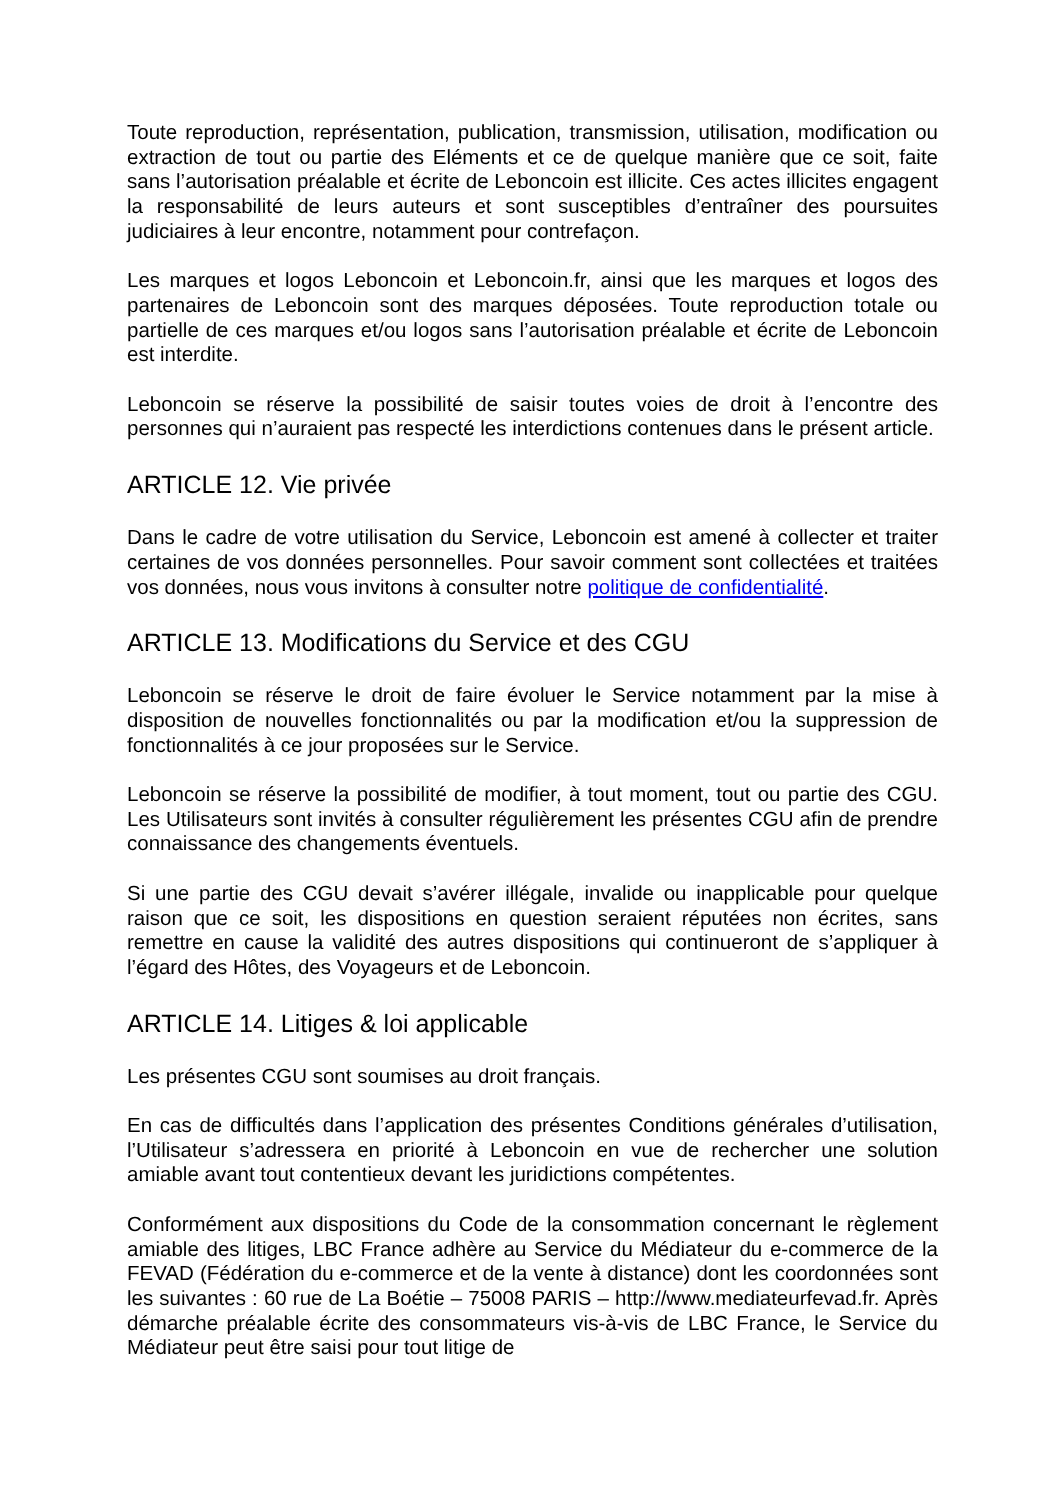Toute reproduction, représentation, publication, transmission, utilisation, modification ou extraction de tout ou partie des Eléments et ce de quelque manière que ce soit, faite sans l’autorisation préalable et écrite de Leboncoin est illicite. Ces actes illicites engagent la responsabilité de leurs auteurs et sont susceptibles d’entraîner des poursuites judiciaires à leur encontre, notamment pour contrefaçon.
Les marques et logos Leboncoin et Leboncoin.fr, ainsi que les marques et logos des partenaires de Leboncoin sont des marques déposées. Toute reproduction totale ou partielle de ces marques et/ou logos sans l’autorisation préalable et écrite de Leboncoin est interdite.
Leboncoin se réserve la possibilité de saisir toutes voies de droit à l’encontre des personnes qui n’auraient pas respecté les interdictions contenues dans le présent article.
ARTICLE 12. Vie privée
Dans le cadre de votre utilisation du Service, Leboncoin est amené à collecter et traiter certaines de vos données personnelles. Pour savoir comment sont collectées et traitées vos données, nous vous invitons à consulter notre politique de confidentialité.
ARTICLE 13. Modifications du Service et des CGU
Leboncoin se réserve le droit de faire évoluer le Service notamment par la mise à disposition de nouvelles fonctionnalités ou par la modification et/ou la suppression de fonctionnalités à ce jour proposées sur le Service.
Leboncoin se réserve la possibilité de modifier, à tout moment, tout ou partie des CGU. Les Utilisateurs sont invités à consulter régulièrement les présentes CGU afin de prendre connaissance des changements éventuels.
Si une partie des CGU devait s’avérer illégale, invalide ou inapplicable pour quelque raison que ce soit, les dispositions en question seraient réputées non écrites, sans remettre en cause la validité des autres dispositions qui continueront de s’appliquer à l’égard des Hôtes, des Voyageurs et de Leboncoin.
ARTICLE 14. Litiges & loi applicable
Les présentes CGU sont soumises au droit français.
En cas de difficultés dans l’application des présentes Conditions générales d’utilisation, l’Utilisateur s’adressera en priorité à Leboncoin en vue de rechercher une solution amiable avant tout contentieux devant les juridictions compétentes.
Conformément aux dispositions du Code de la consommation concernant le règlement amiable des litiges, LBC France adhère au Service du Médiateur du e-commerce de la FEVAD (Fédération du e-commerce et de la vente à distance) dont les coordonnées sont les suivantes : 60 rue de La Boétie – 75008 PARIS – http://www.mediateurfevad.fr. Après démarche préalable écrite des consommateurs vis-à-vis de LBC France, le Service du Médiateur peut être saisi pour tout litige de